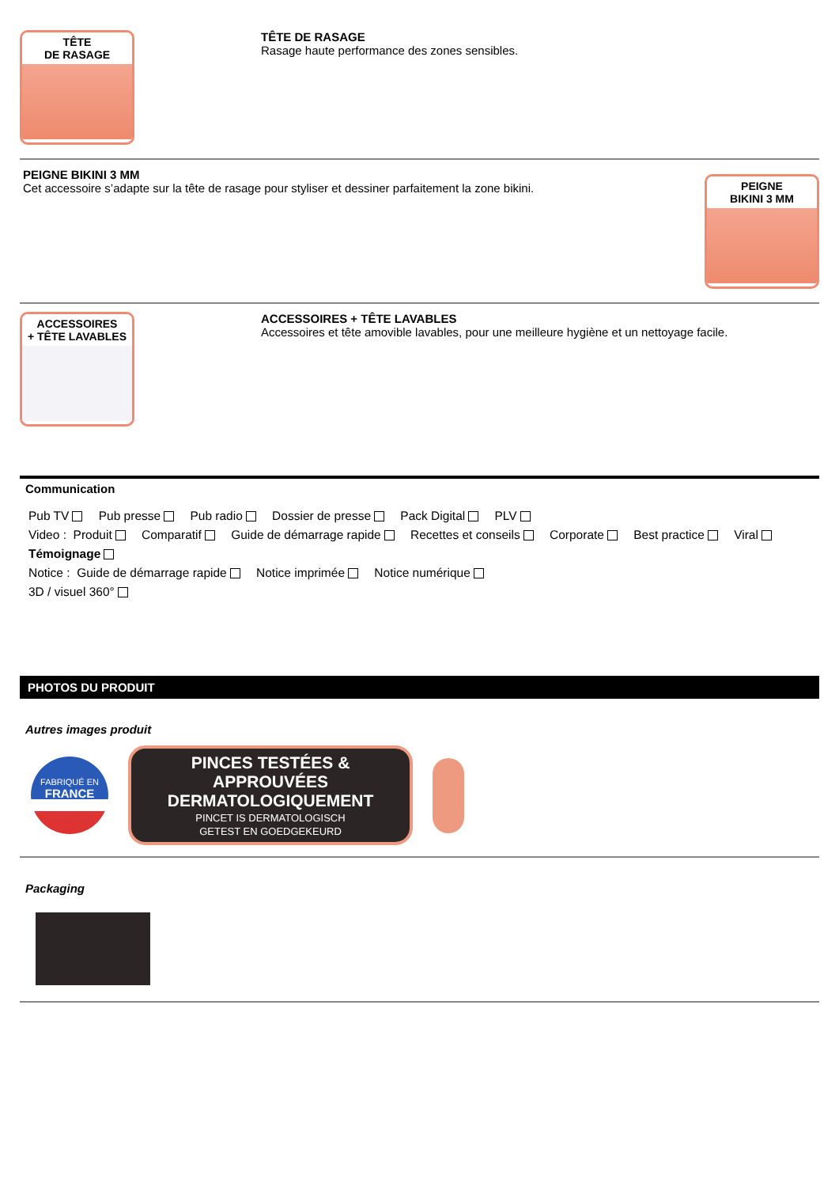TÊTE
DE RASAGE
TÊTE DE RASAGE
Rasage haute performance des zones sensibles.
PEIGNE BIKINI 3 MM
Cet accessoire s’adapte sur la tête de rasage pour styliser et dessiner parfaitement la zone bikini.
PEIGNE
BIKINI 3 MM
ACCESSOIRES
+ TÊTE LAVABLES
ACCESSOIRES + TÊTE LAVABLES
Accessoires et tête amovible lavables, pour une meilleure hygiène et un nettoyage facile.
Communication
Pub TV Pub presse Pub radio Dossier de presse Pack Digital PLV
Video : Produit Comparatif Guide de démarrage rapide Recettes et conseils Corporate Best practice Viral
Témoignage
Notice : Guide de démarrage rapide Notice imprimée Notice numérique
3D / visuel 360°
PHOTOS DU PRODUIT
Autres images produit
FABRIQUÉ EN
FRANCE
PINCES TESTÉES & APPROUVÉES
DERMATOLOGIQUEMENT
PINCET IS DERMATOLOGISCH
GETEST EN GOEDGEKEURD
Packaging